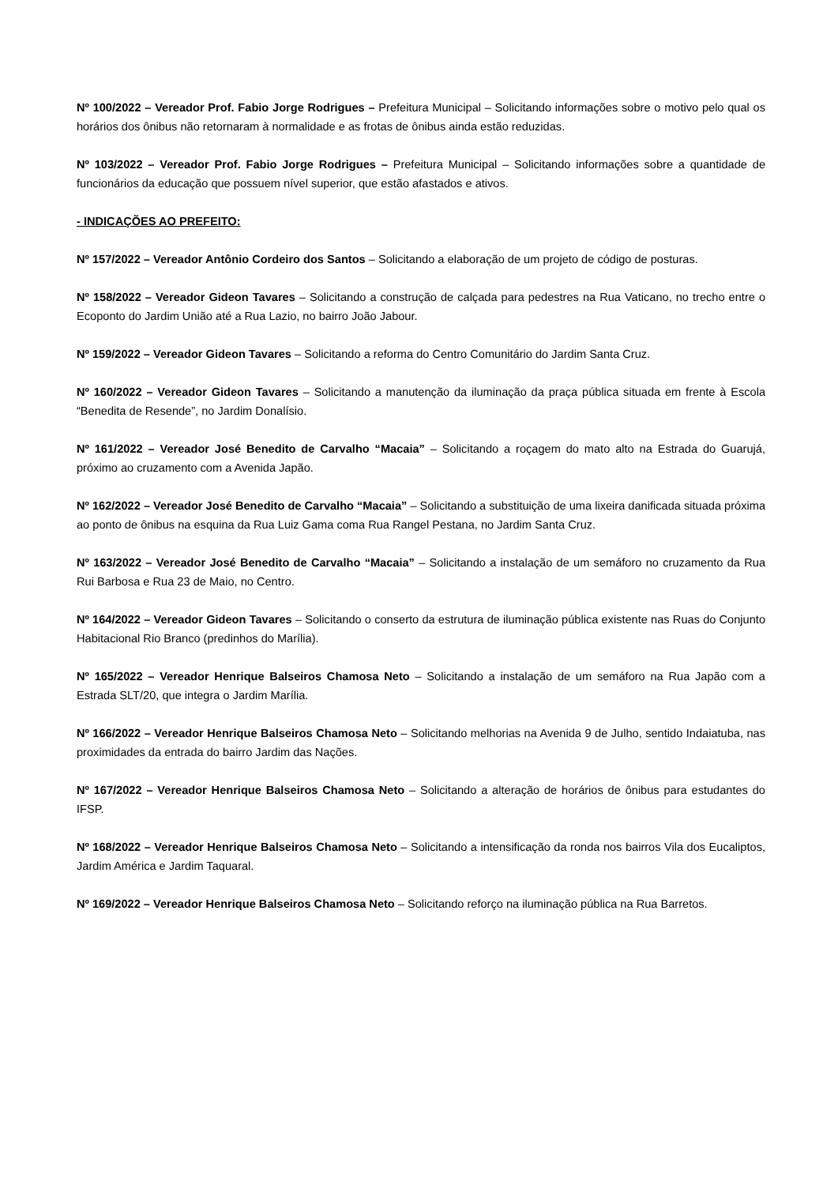Nº 100/2022 – Vereador Prof. Fabio Jorge Rodrigues – Prefeitura Municipal – Solicitando informações sobre o motivo pelo qual os horários dos ônibus não retornaram à normalidade e as frotas de ônibus ainda estão reduzidas.
Nº 103/2022 – Vereador Prof. Fabio Jorge Rodrigues – Prefeitura Municipal – Solicitando informações sobre a quantidade de funcionários da educação que possuem nível superior, que estão afastados e ativos.
- INDICAÇÕES AO PREFEITO:
Nº 157/2022 – Vereador Antônio Cordeiro dos Santos – Solicitando a elaboração de um projeto de código de posturas.
Nº 158/2022 – Vereador Gideon Tavares – Solicitando a construção de calçada para pedestres na Rua Vaticano, no trecho entre o Ecoponto do Jardim União até a Rua Lazio, no bairro João Jabour.
Nº 159/2022 – Vereador Gideon Tavares – Solicitando a reforma do Centro Comunitário do Jardim Santa Cruz.
Nº 160/2022 – Vereador Gideon Tavares – Solicitando a manutenção da iluminação da praça pública situada em frente à Escola “Benedita de Resende”, no Jardim Donalísio.
Nº 161/2022 – Vereador José Benedito de Carvalho “Macaia” – Solicitando a roçagem do mato alto na Estrada do Guarujá, próximo ao cruzamento com a Avenida Japão.
Nº 162/2022 – Vereador José Benedito de Carvalho “Macaia” – Solicitando a substituição de uma lixeira danificada situada próxima ao ponto de ônibus na esquina da Rua Luiz Gama coma Rua Rangel Pestana, no Jardim Santa Cruz.
Nº 163/2022 – Vereador José Benedito de Carvalho “Macaia” – Solicitando a instalação de um semáforo no cruzamento da Rua Rui Barbosa e Rua 23 de Maio, no Centro.
Nº 164/2022 – Vereador Gideon Tavares – Solicitando o conserto da estrutura de iluminação pública existente nas Ruas do Conjunto Habitacional Rio Branco (predinhos do Marília).
Nº 165/2022 – Vereador Henrique Balseiros Chamosa Neto – Solicitando a instalação de um semáforo na Rua Japão com a Estrada SLT/20, que integra o Jardim Marília.
Nº 166/2022 – Vereador Henrique Balseiros Chamosa Neto – Solicitando melhorias na Avenida 9 de Julho, sentido Indaiatuba, nas proximidades da entrada do bairro Jardim das Nações.
Nº 167/2022 – Vereador Henrique Balseiros Chamosa Neto – Solicitando a alteração de horários de ônibus para estudantes do IFSP.
Nº 168/2022 – Vereador Henrique Balseiros Chamosa Neto – Solicitando a intensificação da ronda nos bairros Vila dos Eucaliptos, Jardim América e Jardim Taquaral.
Nº 169/2022 – Vereador Henrique Balseiros Chamosa Neto – Solicitando reforço na iluminação pública na Rua Barretos.